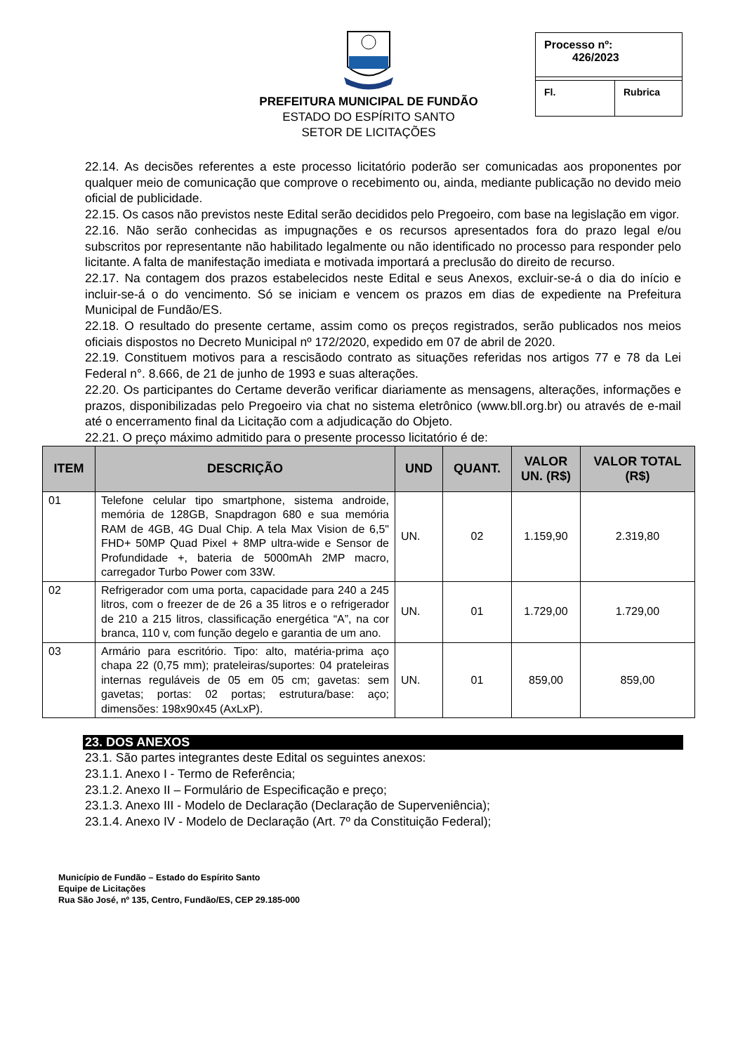PREFEITURA MUNICIPAL DE FUNDÃO
ESTADO DO ESPÍRITO SANTO
SETOR DE LICITAÇÕES
Processo nº:
426/2023
Fl. Rubrica
22.14. As decisões referentes a este processo licitatório poderão ser comunicadas aos proponentes por qualquer meio de comunicação que comprove o recebimento ou, ainda, mediante publicação no devido meio oficial de publicidade.
22.15. Os casos não previstos neste Edital serão decididos pelo Pregoeiro, com base na legislação em vigor.
22.16. Não serão conhecidas as impugnações e os recursos apresentados fora do prazo legal e/ou subscritos por representante não habilitado legalmente ou não identificado no processo para responder pelo licitante. A falta de manifestação imediata e motivada importará a preclusão do direito de recurso.
22.17. Na contagem dos prazos estabelecidos neste Edital e seus Anexos, excluir-se-á o dia do início e incluir-se-á o do vencimento. Só se iniciam e vencem os prazos em dias de expediente na Prefeitura Municipal de Fundão/ES.
22.18. O resultado do presente certame, assim como os preços registrados, serão publicados nos meios oficiais dispostos no Decreto Municipal nº 172/2020, expedido em 07 de abril de 2020.
22.19. Constituem motivos para a rescisãodo contrato as situações referidas nos artigos 77 e 78 da Lei Federal n°. 8.666, de 21 de junho de 1993 e suas alterações.
22.20. Os participantes do Certame deverão verificar diariamente as mensagens, alterações, informações e prazos, disponibilizadas pelo Pregoeiro via chat no sistema eletrônico (www.bll.org.br) ou através de e-mail até o encerramento final da Licitação com a adjudicação do Objeto.
22.21. O preço máximo admitido para o presente processo licitatório é de:
| ITEM | DESCRIÇÃO | UND | QUANT. | VALOR UN. (R$) | VALOR TOTAL (R$) |
| --- | --- | --- | --- | --- | --- |
| 01 | Telefone celular tipo smartphone, sistema androide, memória de 128GB, Snapdragon 680 e sua memória RAM de 4GB, 4G Dual Chip. A tela Max Vision de 6,5" FHD+ 50MP Quad Pixel + 8MP ultra-wide e Sensor de Profundidade +, bateria de 5000mAh 2MP macro, carregador Turbo Power com 33W. | UN. | 02 | 1.159,90 | 2.319,80 |
| 02 | Refrigerador com uma porta, capacidade para 240 a 245 litros, com o freezer de de 26 a 35 litros e o refrigerador de 210 a 215 litros, classificação energética “A”, na cor branca, 110 v, com função degelo e garantia de um ano. | UN. | 01 | 1.729,00 | 1.729,00 |
| 03 | Armário para escritório. Tipo: alto, matéria-prima aço chapa 22 (0,75 mm); prateleiras/suportes: 04 prateleiras internas reguláveis de 05 em 05 cm; gavetas: sem gavetas; portas: 02 portas; estrutura/base: aço; dimensões: 198x90x45 (AxLxP). | UN. | 01 | 859,00 | 859,00 |
23. DOS ANEXOS
23.1. São partes integrantes deste Edital os seguintes anexos:
23.1.1. Anexo I - Termo de Referência;
23.1.2. Anexo II – Formulário de Especificação e preço;
23.1.3. Anexo III - Modelo de Declaração (Declaração de Superveniência);
23.1.4. Anexo IV - Modelo de Declaração (Art. 7º da Constituição Federal);
Município de Fundão – Estado do Espírito Santo
Equipe de Licitações
Rua São José, nº 135, Centro, Fundão/ES, CEP 29.185-000